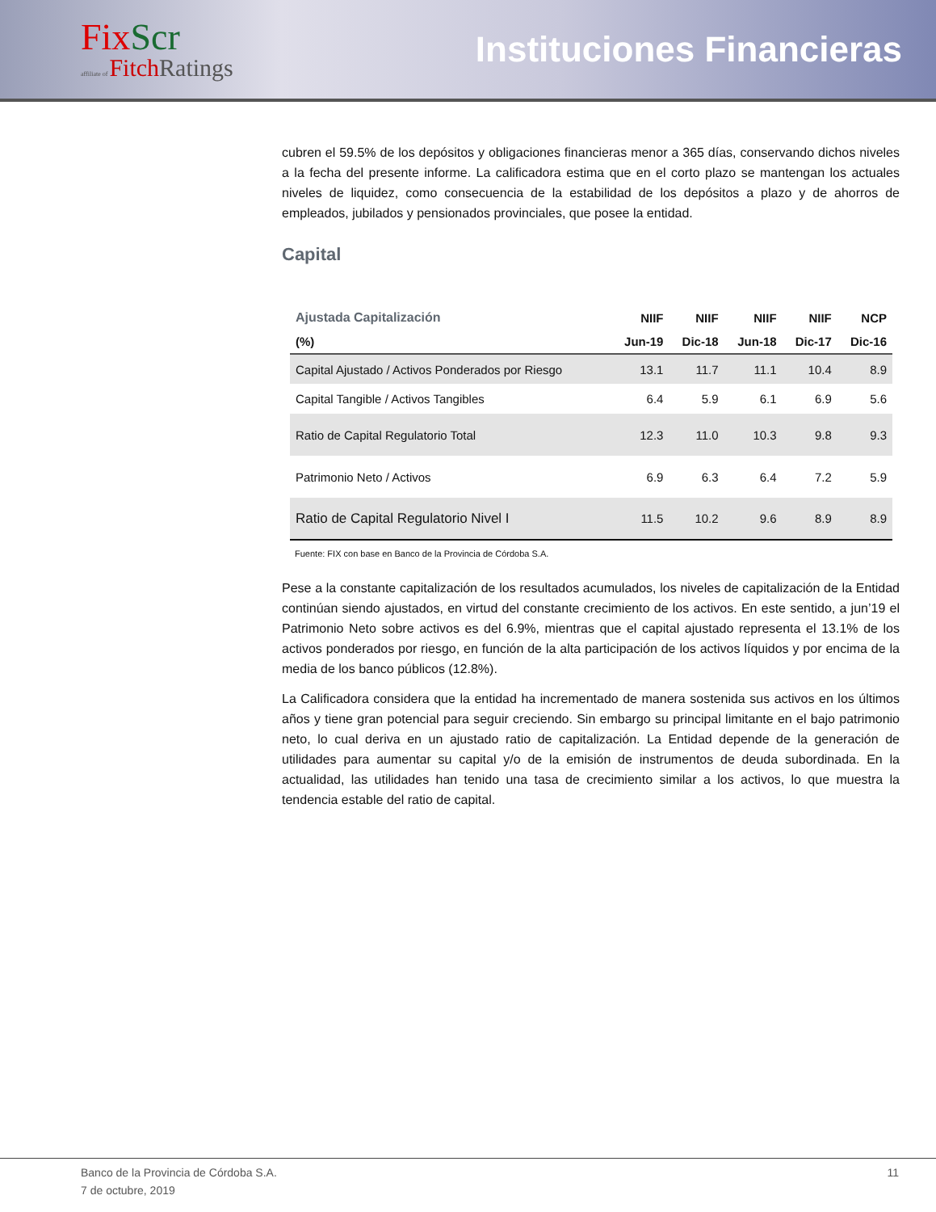FixScr
affiliate of FitchRatings
Instituciones Financieras
cubren el 59.5% de los depósitos y obligaciones financieras menor a 365 días, conservando dichos niveles a la fecha del presente informe. La calificadora estima que en el corto plazo se mantengan los actuales niveles de liquidez, como consecuencia de la estabilidad de los depósitos a plazo y de ahorros de empleados, jubilados y pensionados provinciales, que posee la entidad.
Capital
| Ajustada Capitalización | NIIF | NIIF | NIIF | NIIF | NCP |
| --- | --- | --- | --- | --- | --- |
| (%) | Jun-19 | Dic-18 | Jun-18 | Dic-17 | Dic-16 |
| Capital Ajustado / Activos Ponderados por Riesgo | 13.1 | 11.7 | 11.1 | 10.4 | 8.9 |
| Capital Tangible / Activos Tangibles | 6.4 | 5.9 | 6.1 | 6.9 | 5.6 |
| Ratio de Capital Regulatorio Total | 12.3 | 11.0 | 10.3 | 9.8 | 9.3 |
| Patrimonio Neto / Activos | 6.9 | 6.3 | 6.4 | 7.2 | 5.9 |
| Ratio de Capital Regulatorio Nivel I | 11.5 | 10.2 | 9.6 | 8.9 | 8.9 |
Fuente: FIX con base en Banco de la Provincia de Córdoba S.A.
Pese a la constante capitalización de los resultados acumulados, los niveles de capitalización de la Entidad continúan siendo ajustados, en virtud del constante crecimiento de los activos. En este sentido, a jun’19 el Patrimonio Neto sobre activos es del 6.9%, mientras que el capital ajustado representa el 13.1% de los activos ponderados por riesgo, en función de la alta participación de los activos líquidos y por encima de la media de los banco públicos (12.8%).
La Calificadora considera que la entidad ha incrementado de manera sostenida sus activos en los últimos años y tiene gran potencial para seguir creciendo. Sin embargo su principal limitante en el bajo patrimonio neto, lo cual deriva en un ajustado ratio de capitalización. La Entidad depende de la generación de utilidades para aumentar su capital y/o de la emisión de instrumentos de deuda subordinada. En la actualidad, las utilidades han tenido una tasa de crecimiento similar a los activos, lo que muestra la tendencia estable del ratio de capital.
Banco de la Provincia de Córdoba S.A.
7 de octubre, 2019 11